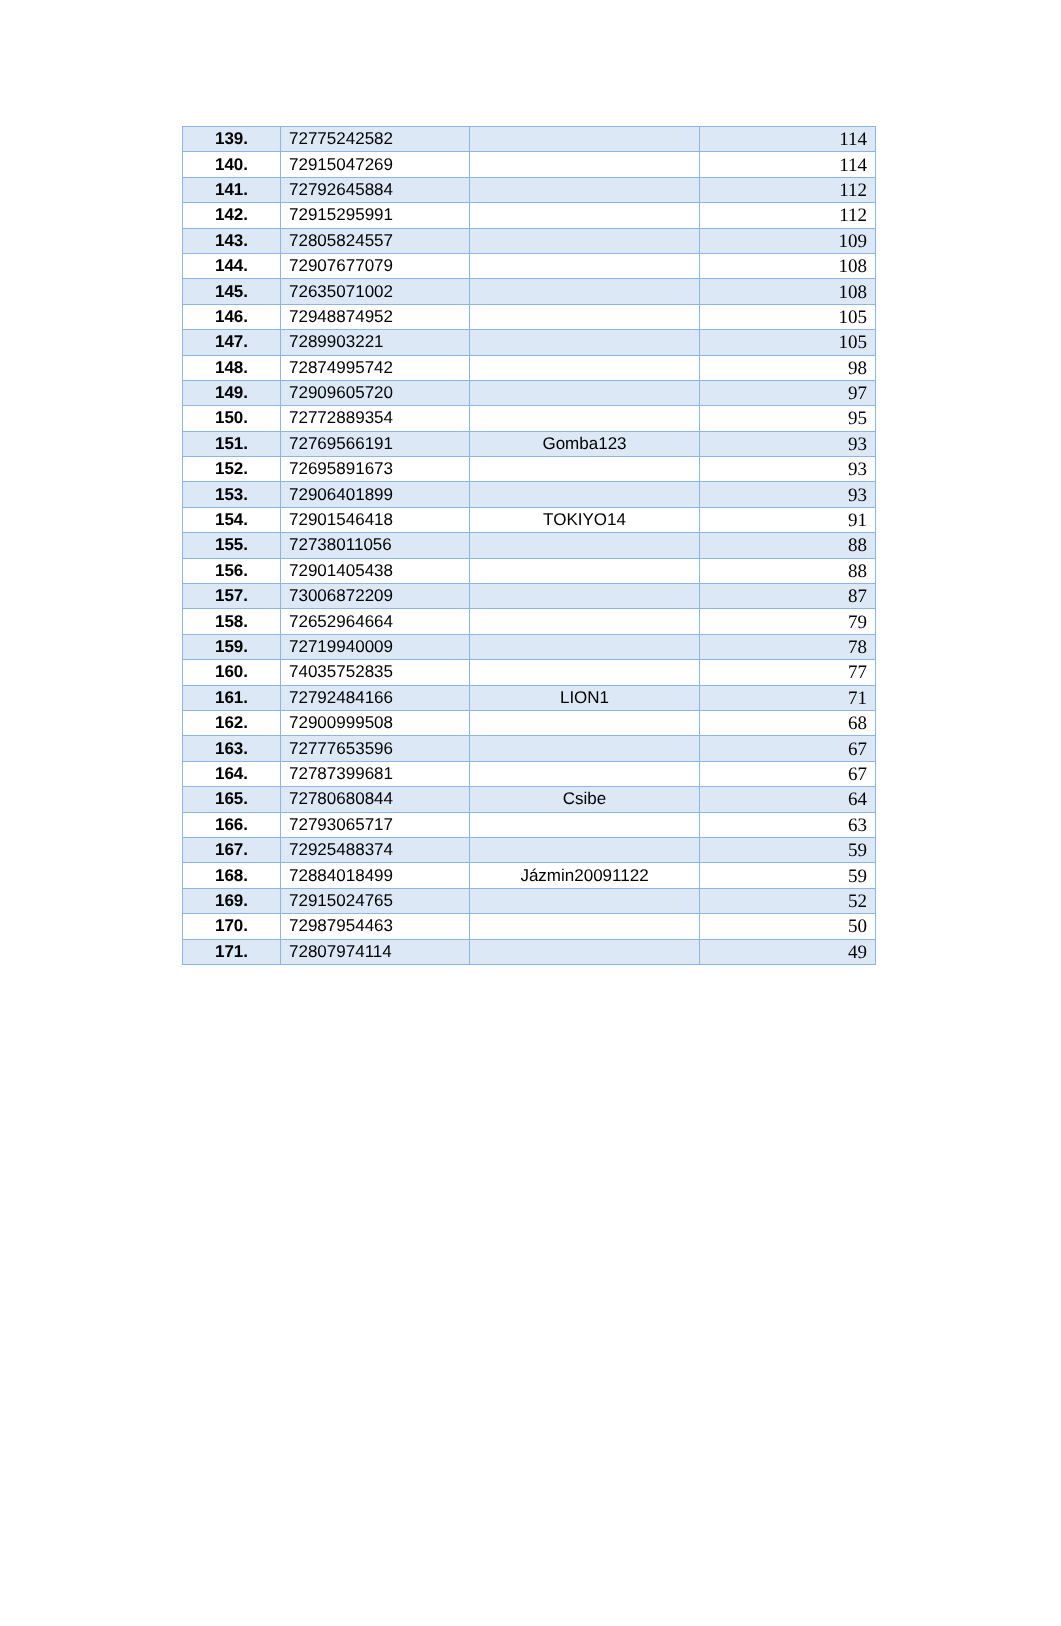| 139. | 72775242582 | | 114 |
| 140. | 72915047269 | | 114 |
| 141. | 72792645884 | | 112 |
| 142. | 72915295991 | | 112 |
| 143. | 72805824557 | | 109 |
| 144. | 72907677079 | | 108 |
| 145. | 72635071002 | | 108 |
| 146. | 72948874952 | | 105 |
| 147. | 7289903221 | | 105 |
| 148. | 72874995742 | | 98 |
| 149. | 72909605720 | | 97 |
| 150. | 72772889354 | | 95 |
| 151. | 72769566191 | Gomba123 | 93 |
| 152. | 72695891673 | | 93 |
| 153. | 72906401899 | | 93 |
| 154. | 72901546418 | TOKIYO14 | 91 |
| 155. | 72738011056 | | 88 |
| 156. | 72901405438 | | 88 |
| 157. | 73006872209 | | 87 |
| 158. | 72652964664 | | 79 |
| 159. | 72719940009 | | 78 |
| 160. | 74035752835 | | 77 |
| 161. | 72792484166 | LION1 | 71 |
| 162. | 72900999508 | | 68 |
| 163. | 72777653596 | | 67 |
| 164. | 72787399681 | | 67 |
| 165. | 72780680844 | Csibe | 64 |
| 166. | 72793065717 | | 63 |
| 167. | 72925488374 | | 59 |
| 168. | 72884018499 | Jázmin20091122 | 59 |
| 169. | 72915024765 | | 52 |
| 170. | 72987954463 | | 50 |
| 171. | 72807974114 | | 49 |